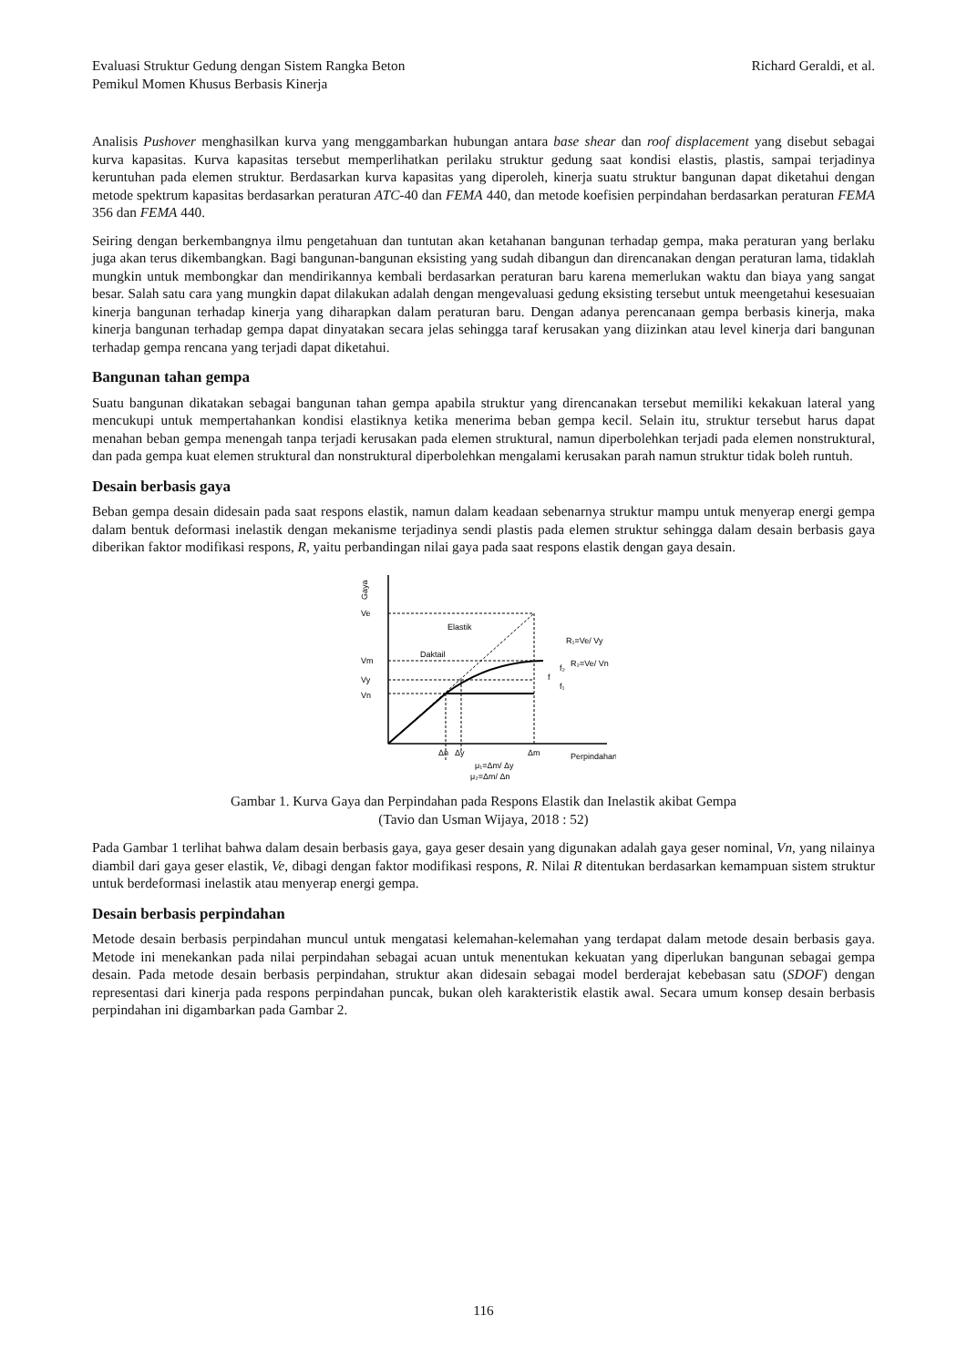Evaluasi Struktur Gedung dengan Sistem Rangka Beton
Pemikul Momen Khusus Berbasis Kinerja
Richard Geraldi, et al.
Analisis Pushover menghasilkan kurva yang menggambarkan hubungan antara base shear dan roof displacement yang disebut sebagai kurva kapasitas. Kurva kapasitas tersebut memperlihatkan perilaku struktur gedung saat kondisi elastis, plastis, sampai terjadinya keruntuhan pada elemen struktur. Berdasarkan kurva kapasitas yang diperoleh, kinerja suatu struktur bangunan dapat diketahui dengan metode spektrum kapasitas berdasarkan peraturan ATC-40 dan FEMA 440, dan metode koefisien perpindahan berdasarkan peraturan FEMA 356 dan FEMA 440.
Seiring dengan berkembangnya ilmu pengetahuan dan tuntutan akan ketahanan bangunan terhadap gempa, maka peraturan yang berlaku juga akan terus dikembangkan. Bagi bangunan-bangunan eksisting yang sudah dibangun dan direncanakan dengan peraturan lama, tidaklah mungkin untuk membongkar dan mendirikannya kembali berdasarkan peraturan baru karena memerlukan waktu dan biaya yang sangat besar. Salah satu cara yang mungkin dapat dilakukan adalah dengan mengevaluasi gedung eksisting tersebut untuk meengetahui kesesuaian kinerja bangunan terhadap kinerja yang diharapkan dalam peraturan baru. Dengan adanya perencanaan gempa berbasis kinerja, maka kinerja bangunan terhadap gempa dapat dinyatakan secara jelas sehingga taraf kerusakan yang diizinkan atau level kinerja dari bangunan terhadap gempa rencana yang terjadi dapat diketahui.
Bangunan tahan gempa
Suatu bangunan dikatakan sebagai bangunan tahan gempa apabila struktur yang direncanakan tersebut memiliki kekakuan lateral yang mencukupi untuk mempertahankan kondisi elastiknya ketika menerima beban gempa kecil. Selain itu, struktur tersebut harus dapat menahan beban gempa menengah tanpa terjadi kerusakan pada elemen struktural, namun diperbolehkan terjadi pada elemen nonstruktural, dan pada gempa kuat elemen struktural dan nonstruktural diperbolehkan mengalami kerusakan parah namun struktur tidak boleh runtuh.
Desain berbasis gaya
Beban gempa desain didesain pada saat respons elastik, namun dalam keadaan sebenarnya struktur mampu untuk menyerap energi gempa dalam bentuk deformasi inelastik dengan mekanisme terjadinya sendi plastis pada elemen struktur sehingga dalam desain berbasis gaya diberikan faktor modifikasi respons, R, yaitu perbandingan nilai gaya pada saat respons elastik dengan gaya desain.
Gaya
Ve
Vm
Vy
Vn
Elastik
Daktail
R₁=Ve/ Vy
R₂=Ve/ Vn
f
f₂
f₁
Δn
Δy
Δm
Perpindahan
μ₁=Δm/ Δy
μ₂=Δm/ Δn
Gambar 1. Kurva Gaya dan Perpindahan pada Respons Elastik dan Inelastik akibat Gempa
(Tavio dan Usman Wijaya, 2018 : 52)
Pada Gambar 1 terlihat bahwa dalam desain berbasis gaya, gaya geser desain yang digunakan adalah gaya geser nominal, Vn, yang nilainya diambil dari gaya geser elastik, Ve, dibagi dengan faktor modifikasi respons, R. Nilai R ditentukan berdasarkan kemampuan sistem struktur untuk berdeformasi inelastik atau menyerap energi gempa.
Desain berbasis perpindahan
Metode desain berbasis perpindahan muncul untuk mengatasi kelemahan-kelemahan yang terdapat dalam metode desain berbasis gaya. Metode ini menekankan pada nilai perpindahan sebagai acuan untuk menentukan kekuatan yang diperlukan bangunan sebagai gempa desain. Pada metode desain berbasis perpindahan, struktur akan didesain sebagai model berderajat kebebasan satu (SDOF) dengan representasi dari kinerja pada respons perpindahan puncak, bukan oleh karakteristik elastik awal. Secara umum konsep desain berbasis perpindahan ini digambarkan pada Gambar 2.
116